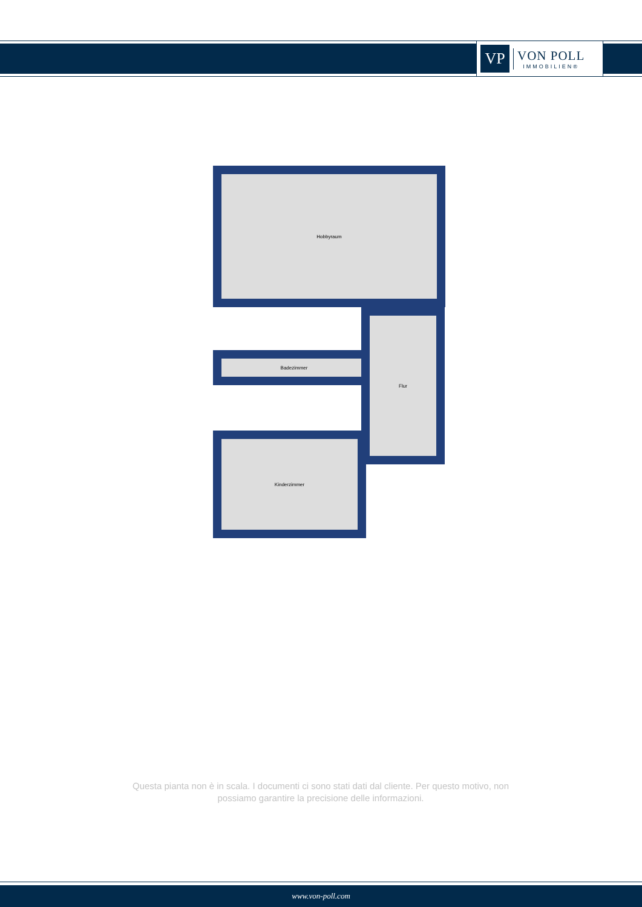VP
VON POLL
IMMOBILIEN®
Hobbyraum
Badezimmer
Flur
Kinderzimmer
Questa pianta non è in scala. I documenti ci sono stati dati dal cliente. Per questo motivo, non possiamo garantire la precisione delle informazioni.
www.von-poll.com